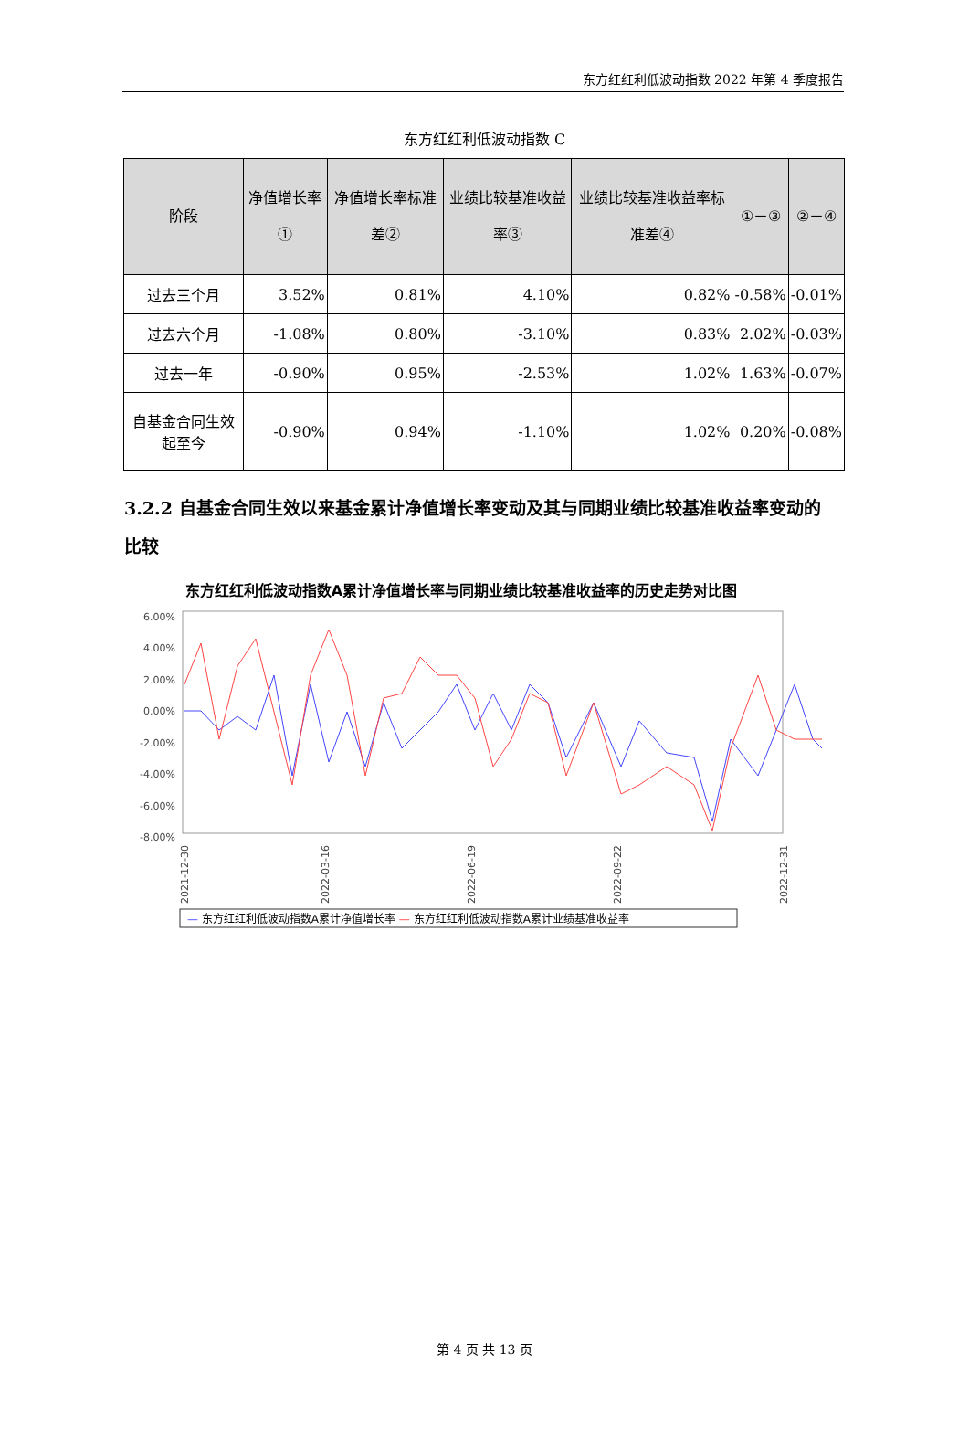东方红红利低波动指数 2022 年第 4 季度报告
东方红红利低波动指数 C
| 阶段 | 净值增长率① | 净值增长率标准差② | 业绩比较基准收益率③ | 业绩比较基准收益率标准差④ | ①－③ | ②－④ |
| --- | --- | --- | --- | --- | --- | --- |
| 过去三个月 | 3.52% | 0.81% | 4.10% | 0.82% | -0.58% | -0.01% |
| 过去六个月 | -1.08% | 0.80% | -3.10% | 0.83% | 2.02% | -0.03% |
| 过去一年 | -0.90% | 0.95% | -2.53% | 1.02% | 1.63% | -0.07% |
| 自基金合同生效起至今 | -0.90% | 0.94% | -1.10% | 1.02% | 0.20% | -0.08% |
3.2.2 自基金合同生效以来基金累计净值增长率变动及其与同期业绩比较基准收益率变动的比较
东方红红利低波动指数A累计净值增长率与同期业绩比较基准收益率的历史走势对比图
6.00%
4.00%
2.00%
0.00%
-2.00%
-4.00%
-6.00%
-8.00%
2021-12-30
2022-03-16
2022-06-19
2022-09-22
2022-12-31
— 东方红红利低波动指数A累计净值增长率 — 东方红红利低波动指数A累计业绩基准收益率
第 4 页 共 13 页